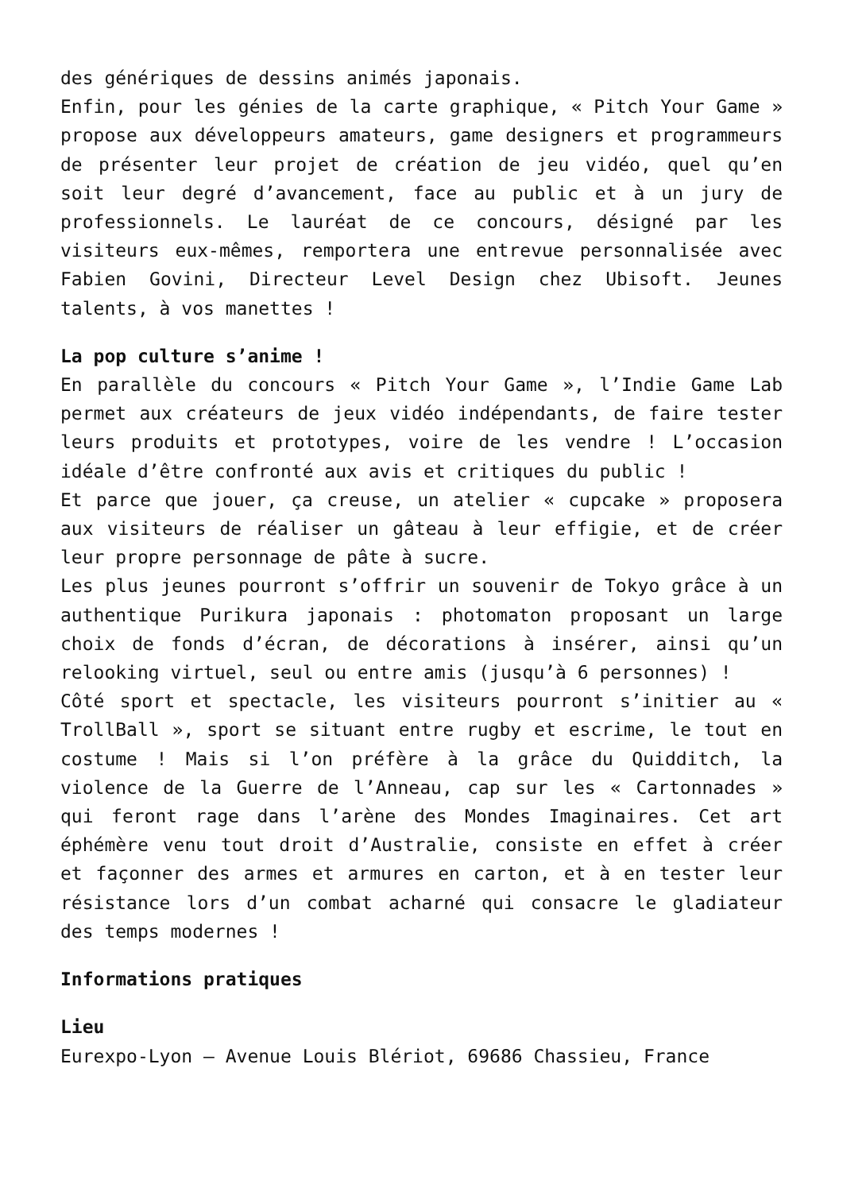des génériques de dessins animés japonais.
Enfin, pour les génies de la carte graphique, « Pitch Your Game » propose aux développeurs amateurs, game designers et programmeurs de présenter leur projet de création de jeu vidéo, quel qu’en soit leur degré d’avancement, face au public et à un jury de professionnels. Le lauréat de ce concours, désigné par les visiteurs eux-mêmes, remportera une entrevue personnalisée avec Fabien Govini, Directeur Level Design chez Ubisoft. Jeunes talents, à vos manettes !
La pop culture s’anime !
En parallèle du concours « Pitch Your Game », l’Indie Game Lab permet aux créateurs de jeux vidéo indépendants, de faire tester leurs produits et prototypes, voire de les vendre ! L’occasion idéale d’être confronté aux avis et critiques du public !
Et parce que jouer, ça creuse, un atelier « cupcake » proposera aux visiteurs de réaliser un gâteau à leur effigie, et de créer leur propre personnage de pâte à sucre.
Les plus jeunes pourront s’offrir un souvenir de Tokyo grâce à un authentique Purikura japonais : photomaton proposant un large choix de fonds d’écran, de décorations à insérer, ainsi qu’un relooking virtuel, seul ou entre amis (jusqu’à 6 personnes) !
Côté sport et spectacle, les visiteurs pourront s’initier au « TrollBall », sport se situant entre rugby et escrime, le tout en costume ! Mais si l’on préfère à la grâce du Quidditch, la violence de la Guerre de l’Anneau, cap sur les « Cartonnades » qui feront rage dans l’arène des Mondes Imaginaires. Cet art éphémère venu tout droit d’Australie, consiste en effet à créer et façonner des armes et armures en carton, et à en tester leur résistance lors d’un combat acharné qui consacre le gladiateur des temps modernes !
Informations pratiques
Lieu
Eurexpo-Lyon – Avenue Louis Blériot, 69686 Chassieu, France